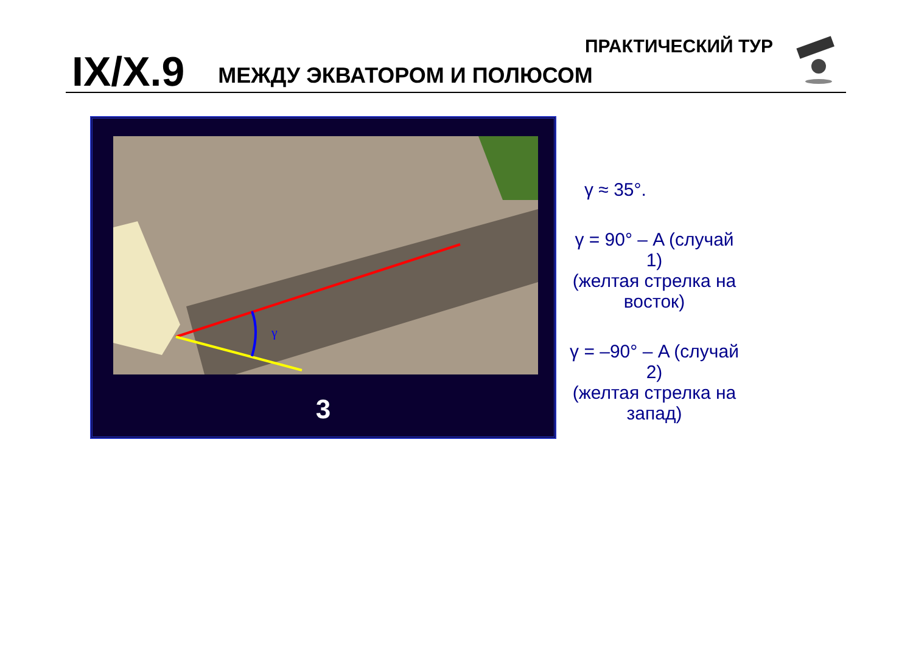IX/X.9
МЕЖДУ ЭКВАТОРОМ И ПОЛЮСОМ
ПРАКТИЧЕСКИЙ ТУР
γ
3
γ ≈ 35°.
γ = 90° – A (случай 1)
(желтая стрелка на восток)
γ = –90° – A (случай 2)
(желтая стрелка на запад)